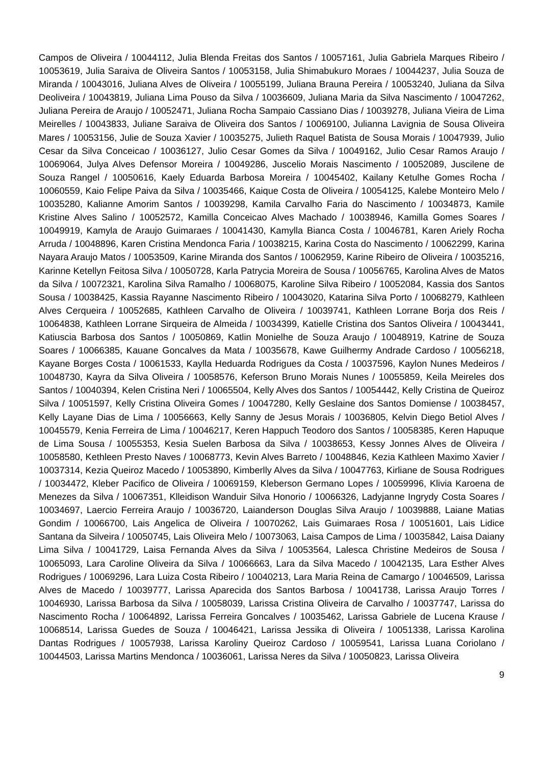Campos de Oliveira / 10044112, Julia Blenda Freitas dos Santos / 10057161, Julia Gabriela Marques Ribeiro / 10053619, Julia Saraiva de Oliveira Santos / 10053158, Julia Shimabukuro Moraes / 10044237, Julia Souza de Miranda / 10043016, Juliana Alves de Oliveira / 10055199, Juliana Brauna Pereira / 10053240, Juliana da Silva Deoliveira / 10043819, Juliana Lima Pouso da Silva / 10036609, Juliana Maria da Silva Nascimento / 10047262, Juliana Pereira de Araujo / 10052471, Juliana Rocha Sampaio Cassiano Dias / 10039278, Juliana Vieira de Lima Meirelles / 10043833, Juliane Saraiva de Oliveira dos Santos / 10069100, Julianna Lavignia de Sousa Oliveira Mares / 10053156, Julie de Souza Xavier / 10035275, Julieth Raquel Batista de Sousa Morais / 10047939, Julio Cesar da Silva Conceicao / 10036127, Julio Cesar Gomes da Silva / 10049162, Julio Cesar Ramos Araujo / 10069064, Julya Alves Defensor Moreira / 10049286, Juscelio Morais Nascimento / 10052089, Juscilene de Souza Rangel / 10050616, Kaely Eduarda Barbosa Moreira / 10045402, Kailany Ketulhe Gomes Rocha / 10060559, Kaio Felipe Paiva da Silva / 10035466, Kaique Costa de Oliveira / 10054125, Kalebe Monteiro Melo / 10035280, Kalianne Amorim Santos / 10039298, Kamila Carvalho Faria do Nascimento / 10034873, Kamile Kristine Alves Salino / 10052572, Kamilla Conceicao Alves Machado / 10038946, Kamilla Gomes Soares / 10049919, Kamyla de Araujo Guimaraes / 10041430, Kamylla Bianca Costa / 10046781, Karen Ariely Rocha Arruda / 10048896, Karen Cristina Mendonca Faria / 10038215, Karina Costa do Nascimento / 10062299, Karina Nayara Araujo Matos / 10053509, Karine Miranda dos Santos / 10062959, Karine Ribeiro de Oliveira / 10035216, Karinne Ketellyn Feitosa Silva / 10050728, Karla Patrycia Moreira de Sousa / 10056765, Karolina Alves de Matos da Silva / 10072321, Karolina Silva Ramalho / 10068075, Karoline Silva Ribeiro / 10052084, Kassia dos Santos Sousa / 10038425, Kassia Rayanne Nascimento Ribeiro / 10043020, Katarina Silva Porto / 10068279, Kathleen Alves Cerqueira / 10052685, Kathleen Carvalho de Oliveira / 10039741, Kathleen Lorrane Borja dos Reis / 10064838, Kathleen Lorrane Sirqueira de Almeida / 10034399, Katielle Cristina dos Santos Oliveira / 10043441, Katiuscia Barbosa dos Santos / 10050869, Katlin Monielhe de Souza Araujo / 10048919, Katrine de Souza Soares / 10066385, Kauane Goncalves da Mata / 10035678, Kawe Guilhermy Andrade Cardoso / 10056218, Kayane Borges Costa / 10061533, Kaylla Heduarda Rodrigues da Costa / 10037596, Kaylon Nunes Medeiros / 10048730, Kayra da Silva Oliveira / 10058576, Keferson Bruno Morais Nunes / 10055859, Keila Meireles dos Santos / 10040394, Kelen Cristina Neri / 10065504, Kelly Alves dos Santos / 10054442, Kelly Cristina de Queiroz Silva / 10051597, Kelly Cristina Oliveira Gomes / 10047280, Kelly Geslaine dos Santos Domiense / 10038457, Kelly Layane Dias de Lima / 10056663, Kelly Sanny de Jesus Morais / 10036805, Kelvin Diego Betiol Alves / 10045579, Kenia Ferreira de Lima / 10046217, Keren Happuch Teodoro dos Santos / 10058385, Keren Hapuque de Lima Sousa / 10055353, Kesia Suelen Barbosa da Silva / 10038653, Kessy Jonnes Alves de Oliveira / 10058580, Kethleen Presto Naves / 10068773, Kevin Alves Barreto / 10048846, Kezia Kathleen Maximo Xavier / 10037314, Kezia Queiroz Macedo / 10053890, Kimberlly Alves da Silva / 10047763, Kirliane de Sousa Rodrigues / 10034472, Kleber Pacifico de Oliveira / 10069159, Kleberson Germano Lopes / 10059996, Klivia Karoena de Menezes da Silva / 10067351, Klleidison Wanduir Silva Honorio / 10066326, Ladyjanne Ingrydy Costa Soares / 10034697, Laercio Ferreira Araujo / 10036720, Laianderson Douglas Silva Araujo / 10039888, Laiane Matias Gondim / 10066700, Lais Angelica de Oliveira / 10070262, Lais Guimaraes Rosa / 10051601, Lais Lidice Santana da Silveira / 10050745, Lais Oliveira Melo / 10073063, Laisa Campos de Lima / 10035842, Laisa Daiany Lima Silva / 10041729, Laisa Fernanda Alves da Silva / 10053564, Lalesca Christine Medeiros de Sousa / 10065093, Lara Caroline Oliveira da Silva / 10066663, Lara da Silva Macedo / 10042135, Lara Esther Alves Rodrigues / 10069296, Lara Luiza Costa Ribeiro / 10040213, Lara Maria Reina de Camargo / 10046509, Larissa Alves de Macedo / 10039777, Larissa Aparecida dos Santos Barbosa / 10041738, Larissa Araujo Torres / 10046930, Larissa Barbosa da Silva / 10058039, Larissa Cristina Oliveira de Carvalho / 10037747, Larissa do Nascimento Rocha / 10064892, Larissa Ferreira Goncalves / 10035462, Larissa Gabriele de Lucena Krause / 10068514, Larissa Guedes de Souza / 10046421, Larissa Jessika di Oliveira / 10051338, Larissa Karolina Dantas Rodrigues / 10057938, Larissa Karoliny Queiroz Cardoso / 10059541, Larissa Luana Coriolano / 10044503, Larissa Martins Mendonca / 10036061, Larissa Neres da Silva / 10050823, Larissa Oliveira
9